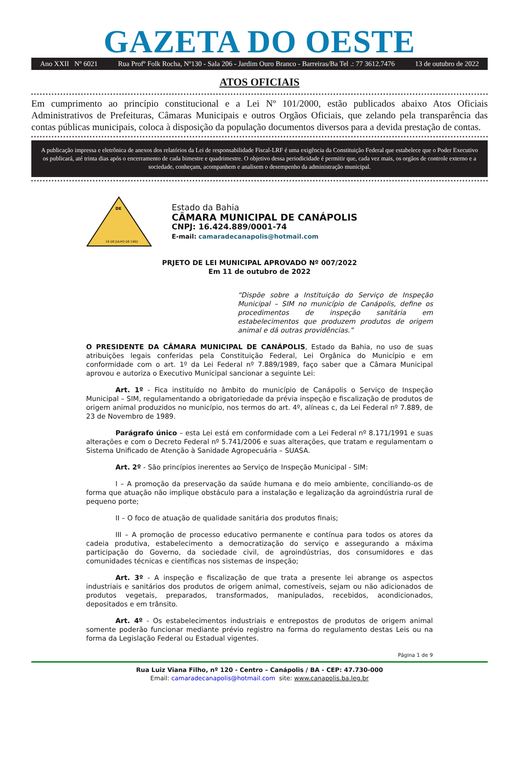GAZETA DO OESTE
Ano XXII Nº 6021 Rua Profº Folk Rocha, Nº130 - Sala 206 - Jardim Ouro Branco - Barreiras/Ba Tel .: 77 3612.7476 13 de outubro de 2022
ATOS OFICIAIS
Em cumprimento ao princípio constitucional e a Lei Nº 101/2000, estão publicados abaixo Atos Oficiais Administrativos de Prefeituras, Câmaras Municipais e outros Orgãos Oficiais, que zelando pela transparência das contas públicas municipais, coloca à disposição da população documentos diversos para a devida prestação de contas.
A publicação impressa e eletrônica de anexos dos relatórios da Lei de responsabilidade Fiscal-LRF é uma exigência da Constituição Federal que estabelece que o Poder Executivo os publicará, até trinta dias após o encerramento de cada bimestre e quadrimestre. O objetivo dessa periodicidade é permitir que, cada vez mais, os orgãos de controle externo e a sociedade, conheçam, acompanhem e analisem o desempenho da administração municipal.
DE
19 DE JULHO DE 1962
Estado da Bahia
CÂMARA MUNICIPAL DE CANÁPOLIS
CNPJ: 16.424.889/0001-74
E-mail: camaradecanapolis@hotmail.com
PRJETO DE LEI MUNICIPAL APROVADO Nº 007/2022
Em 11 de outubro de 2022
“Dispõe sobre a Instituição do Serviço de Inspeção Municipal – SIM no município de Canápolis, define os procedimentos de inspeção sanitária em estabelecimentos que produzem produtos de origem animal e dá outras providências.”
O PRESIDENTE DA CÂMARA MUNICIPAL DE CANÁPOLIS, Estado da Bahia, no uso de suas atribuições legais conferidas pela Constituição Federal, Lei Orgânica do Município e em conformidade com o art. 1º da Lei Federal nº 7.889/1989, faço saber que a Câmara Municipal aprovou e autoriza o Executivo Municipal sancionar a seguinte Lei:
Art. 1º - Fica instituído no âmbito do município de Canápolis o Serviço de Inspeção Municipal – SIM, regulamentando a obrigatoriedade da prévia inspeção e fiscalização de produtos de origem animal produzidos no município, nos termos do art. 4º, alíneas c, da Lei Federal nº 7.889, de 23 de Novembro de 1989.
Parágrafo único – esta Lei está em conformidade com a Lei Federal nº 8.171/1991 e suas alterações e com o Decreto Federal nº 5.741/2006 e suas alterações, que tratam e regulamentam o Sistema Unificado de Atenção à Sanidade Agropecuária – SUASA.
Art. 2º - São princípios inerentes ao Serviço de Inspeção Municipal - SIM:
I – A promoção da preservação da saúde humana e do meio ambiente, conciliando-os de forma que atuação não implique obstáculo para a instalação e legalização da agroindústria rural de pequeno porte;
II – O foco de atuação de qualidade sanitária dos produtos finais;
III – A promoção de processo educativo permanente e contínua para todos os atores da cadeia produtiva, estabelecimento a democratização do serviço e assegurando a máxima participação do Governo, da sociedade civil, de agroindústrias, dos consumidores e das comunidades técnicas e científicas nos sistemas de inspeção;
Art. 3º - A inspeção e fiscalização de que trata a presente lei abrange os aspectos industriais e sanitários dos produtos de origem animal, comestíveis, sejam ou não adicionados de produtos vegetais, preparados, transformados, manipulados, recebidos, acondicionados, depositados e em trânsito.
Art. 4º - Os estabelecimentos industriais e entrepostos de produtos de origem animal somente poderão funcionar mediante prévio registro na forma do regulamento destas Leis ou na forma da Legislação Federal ou Estadual vigentes.
Página 1 de 9
Rua Luiz Viana Filho, nº 120 - Centro – Canápolis / BA - CEP: 47.730-000
Email: camaradecanapolis@hotmail.com site: www.canapolis.ba.leg.br